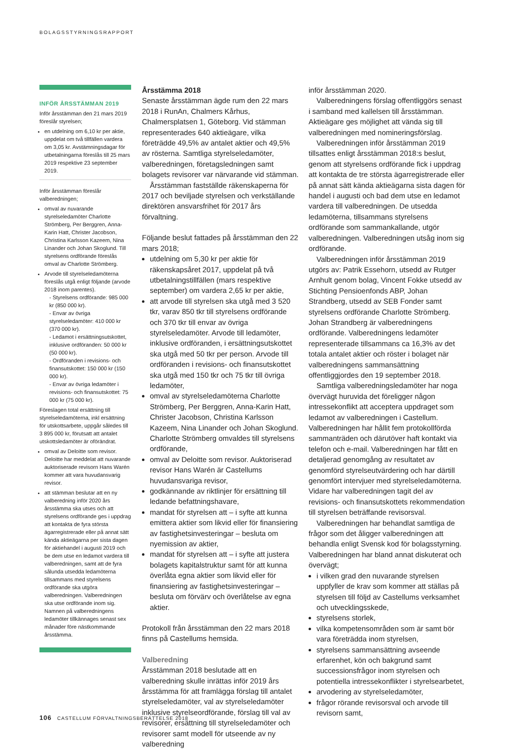BOLAGSSTYRNINGSRAPPORT
INFÖR ÅRSSTÄMMAN 2019
Inför årsstämman den 21 mars 2019 föreslår styrelsen;
en utdelning om 6,10 kr per aktie, uppdelat om två tillfällen vardera om 3,05 kr. Avstämningsdagar för utbetalningarna föreslås till 25 mars 2019 respektive 23 september 2019.
Inför årsstämman föreslår valberedningen;
omval av nuvarande styrelseledamöter Charlotte Strömberg, Per Berggren, Anna-Karin Hatt, Christer Jacobson, Christina Karlsson Kazeem, Nina Linander och Johan Skoglund. Till styrelsens ordförande föreslås omval av Charlotte Strömberg.
Arvode till styrelseledamöterna föreslås utgå enligt följande (arvode 2018 inom parentes).
- Styrelsens ordförande: 985 000 kr (850 000 kr).
- Envar av övriga styrelseledamöter: 410 000 kr (370 000 kr).
- Ledamot i ersättningsutskottet, inklusive ordföranden: 50 000 kr (50 000 kr).
- Ordföranden i revisions- och finansutskottet: 150 000 kr (150 000 kr).
- Envar av övriga ledamöter i revisions- och finansutskottet: 75 000 kr (75 000 kr).
Föreslagen total ersättning till styrelseledamöterna, inkl ersättning för utskottsarbete, uppgår således till 3 895 000 kr, förutsatt att antalet utskottsledamöter är oförändrat.
omval av Deloitte som revisor. Deloitte har meddelat att nuvarande auktoriserade revisorn Hans Warén kommer att vara huvudansvarig revisor.
att stämman beslutar att en ny valberedning inför 2020 års årsstämma ska utses och att styrelsens ordförande ges i uppdrag att kontakta de fyra största ägarregistrerade eller på annat sätt kända aktieägarna per sista dagen för aktiehandel i augusti 2019 och be dem utse en ledamot vardera till valberedningen, samt att de fyra sålunda utsedda ledamöterna tillsammans med styrelsens ordförande ska utgöra valberedningen. Valberedningen ska utse ordförande inom sig. Namnen på valberedningens ledamöter tillkännages senast sex månader före nästkommande årsstämma.
Årsstämma 2018
Senaste årsstämman ägde rum den 22 mars 2018 i RunAn, Chalmers Kårhus, Chalmersplatsen 1, Göteborg. Vid stämman representerades 640 aktieägare, vilka företrädde 49,5% av antalet aktier och 49,5% av rösterna. Samtliga styrelseledamöter, valberedningen, företagsledningen samt bolagets revisorer var närvarande vid stämman.
Årsstämman fastställde räkenskaperna för 2017 och beviljade styrelsen och verkställande direktören ansvarsfrihet för 2017 års förvaltning.
Följande beslut fattades på årsstämman den 22 mars 2018;
utdelning om 5,30 kr per aktie för räkenskapsåret 2017, uppdelat på två utbetalningstillfällen (mars respektive september) om vardera 2,65 kr per aktie,
att arvode till styrelsen ska utgå med 3 520 tkr, varav 850 tkr till styrelsens ordförande och 370 tkr till envar av övriga styrelseledamöter. Arvode till ledamöter, inklusive ordföranden, i ersättningsutskottet ska utgå med 50 tkr per person. Arvode till ordföranden i revisions- och finansutskottet ska utgå med 150 tkr och 75 tkr till övriga ledamöter,
omval av styrelseledamöterna Charlotte Strömberg, Per Berggren, Anna-Karin Hatt, Christer Jacobson, Christina Karlsson Kazeem, Nina Linander och Johan Skoglund. Charlotte Strömberg omvaldes till styrelsens ordförande,
omval av Deloitte som revisor. Auktoriserad revisor Hans Warén är Castellums huvudansvariga revisor,
godkännande av riktlinjer för ersättning till ledande befattningshavare,
mandat för styrelsen att – i syfte att kunna emittera aktier som likvid eller för finansiering av fastighetsinvesteringar – besluta om nyemission av aktier,
mandat för styrelsen att – i syfte att justera bolagets kapitalstruktur samt för att kunna överlåta egna aktier som likvid eller för finansiering av fastighetsinvesteringar – besluta om förvärv och överlåtelse av egna aktier.
Protokoll från årsstämman den 22 mars 2018 finns på Castellums hemsida.
Valberedning
Årsstämman 2018 beslutade att en valberedning skulle inrättas inför 2019 års årsstämma för att framlägga förslag till antalet styrelseledamöter, val av styrelseledamöter inklusive styrelseordförande, förslag till val av revisorer, ersättning till styrelseledamöter och revisorer samt modell för utseende av ny valberedning
inför årsstämman 2020.
Valberedningens förslag offentliggörs senast i samband med kallelsen till årsstämman. Aktieägare ges möjlighet att vända sig till valberedningen med nomineringsförslag.
Valberedningen inför årsstämman 2019 tillsattes enligt årsstämman 2018:s beslut, genom att styrelsens ordförande fick i uppdrag att kontakta de tre största ägarregistrerade eller på annat sätt kända aktieägarna sista dagen för handel i augusti och bad dem utse en ledamot vardera till valberedningen. De utsedda ledamöterna, tillsammans styrelsens ordförande som sammankallande, utgör valberedningen. Valberedningen utsåg inom sig ordförande.
Valberedningen inför årsstämman 2019 utgörs av: Patrik Essehorn, utsedd av Rutger Arnhult genom bolag, Vincent Fokke utsedd av Stichting Pensioenfonds ABP, Johan Strandberg, utsedd av SEB Fonder samt styrelsens ordförande Charlotte Strömberg. Johan Strandberg är valberedningens ordförande. Valberedningens ledamöter representerade tillsammans ca 16,3% av det totala antalet aktier och röster i bolaget när valberedningens sammansättning offentliggjordes den 19 september 2018.
Samtliga valberedningsledamöter har noga övervägt huruvida det föreligger någon intressekonflikt att acceptera uppdraget som ledamot av valberedningen i Castellum. Valberedningen har hållit fem protokollförda sammanträden och därutöver haft kontakt via telefon och e-mail. Valberedningen har fått en detaljerad genomgång av resultatet av genomförd styrelseutvärdering och har därtill genomfört intervjuer med styrelseledamöterna. Vidare har valberedningen tagit del av revisions- och finansutskottets rekommendation till styrelsen beträffande revisorsval.
Valberedningen har behandlat samtliga de frågor som det åligger valberedningen att behandla enligt Svensk kod för bolagsstyrning. Valberedningen har bland annat diskuterat och övervägt;
i vilken grad den nuvarande styrelsen uppfyller de krav som kommer att ställas på styrelsen till följd av Castellums verksamhet och utvecklingsskede,
styrelsens storlek,
vilka kompetensområden som är samt bör vara företrädda inom styrelsen,
styrelsens sammansättning avseende erfarenhet, kön och bakgrund samt successionsfrågor inom styrelsen och potentiella intressekonflikter i styrelsearbetet,
arvodering av styrelseledamöter,
frågor rörande revisorsval och arvode till revisorn samt,
106 CASTELLUM FÖRVALTNINGSBERÄTTELSE 2018